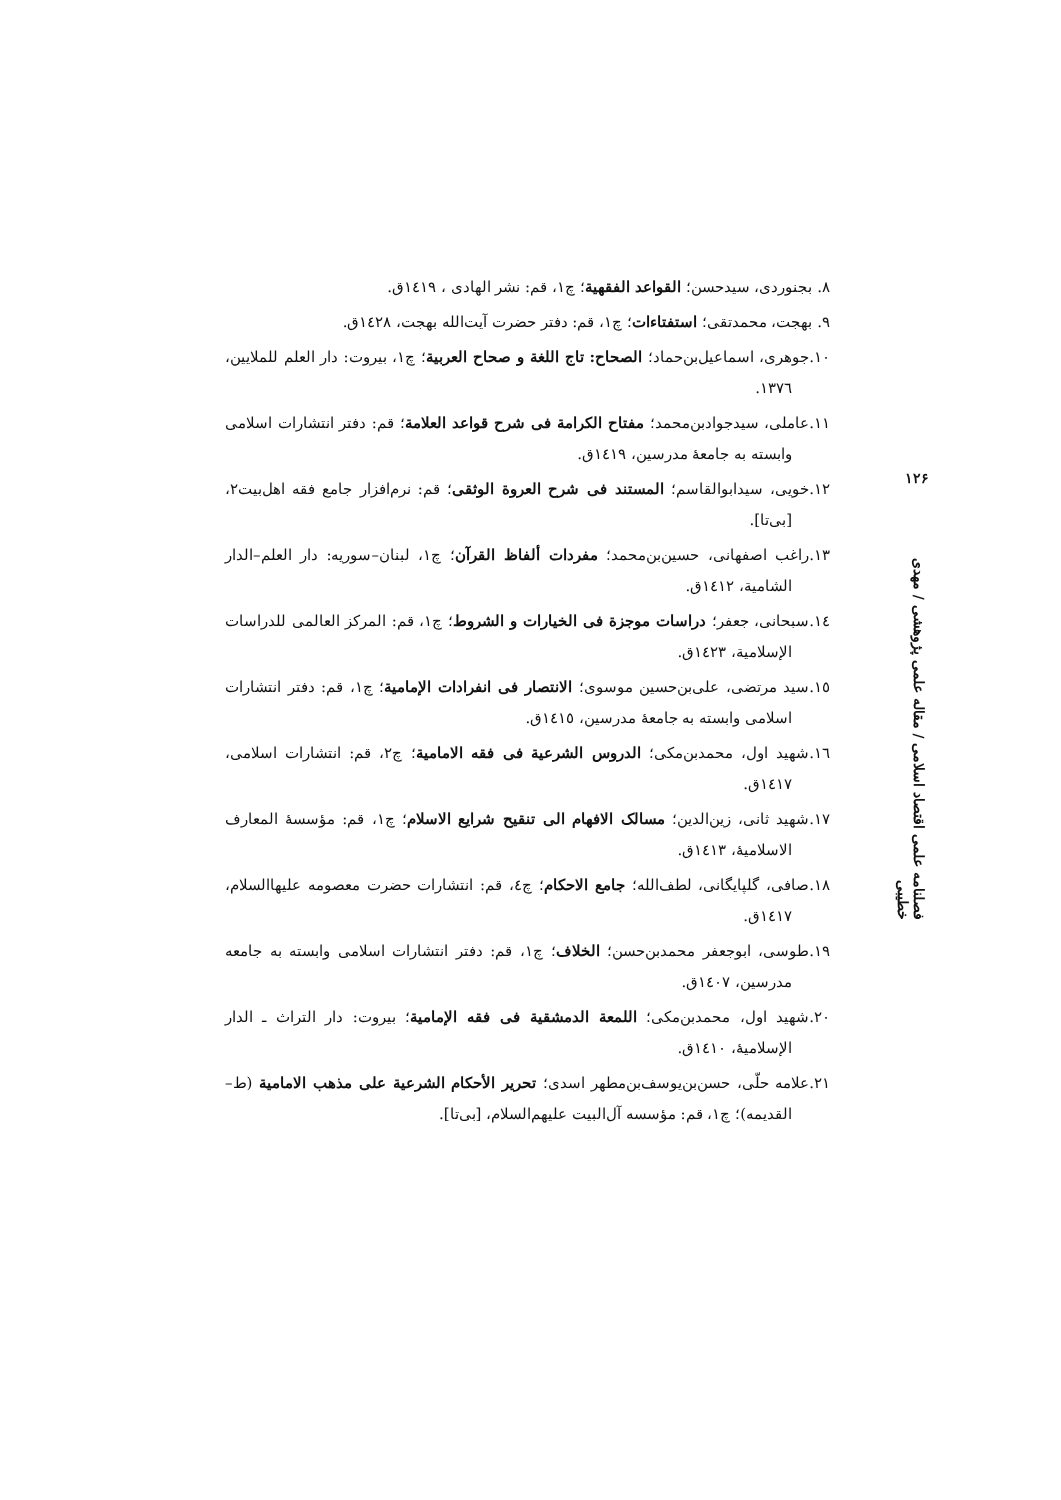٨. بجنوردی، سیدحسن؛ القواعد الفقهية؛ چ۱، قم: نشر الهادی ، ۱٤۱۹ق.
٩. بهجت، محمدتقی؛ استفتاءات؛ چ۱، قم: دفتر حضرت آیت‌الله بهجت، ۱٤۲۸ق.
۱۰.جوهری، اسماعيل‌بن‌حماد؛ الصحاح: تاج اللغة و صحاح العربية؛ چ۱، بیروت: دار العلم للملايين، ۱۳۷٦.
۱۱.عاملی، سیدجوادبن‌محمد؛ مفتاح الكرامة فی شرح قواعد العلامة؛ قم: دفتر انتشارات اسلامی وابسته به جامعهٔ مدرسين، ۱٤۱۹ق.
۱۲.خويی، سيدابوالقاسم؛ المستند فی شرح العروة الوثقی؛ قم: نرم‌افزار جامع فقه اهل‌بيت۲، [بی‌تا].
۱۳.راغب اصفهانی، حسين‌بن‌محمد؛ مفردات ألفاظ القرآن؛ چ۱، لبنان–سوريه: دار العلم–الدار الشامية، ۱٤۱۲ق.
۱٤.سبحانی، جعفر؛ دراسات موجزة فی الخيارات و الشروط؛ چ۱، قم: المركز العالمی للدراسات الإسلامية، ۱٤۲۳ق.
۱٥.سيد مرتضی، علی‌بن‌حسين موسوی؛ الانتصار فی انفرادات الإمامية؛ چ۱، قم: دفتر انتشارات اسلامی وابسته به جامعهٔ مدرسين، ۱٤۱٥ق.
۱٦.شهيد اول، محمدبن‌مكی؛ الدروس الشرعية فی فقه الامامية؛ چ۲، قم: انتشارات اسلامی، ۱٤۱۷ق.
۱۷.شهيد ثانی، زين‌الدين؛ مسالک الافهام الی تنقيح شرايع الاسلام؛ چ۱، قم: مؤسسهٔ المعارف الاسلاميهٔ، ۱٤۱۳ق.
۱۸.صافی، گلپايگانی، لطف‌الله؛ جامع الاحكام؛ چ٤، قم: انتشارات حضرت معصومه عليهاالسلام، ۱٤۱۷ق.
۱۹.طوسی، ابوجعفر محمدبن‌حسن؛ الخلاف؛ چ۱، قم: دفتر انتشارات اسلامی وابسته به جامعه مدرسين، ۱٤۰۷ق.
۲۰.شهيد اول، محمدبن‌مكی؛ اللمعة الدمشقية فی فقه الإمامية؛ بيروت: دار التراث ـ الدار الإسلاميهٔ، ۱٤۱۰ق.
۲۱.علامه حلّی، حسن‌بن‌يوسف‌بن‌مطهر اسدی؛ تحرير الأحكام الشرعية علی مذهب الامامية (ط–القديمه)؛ چ۱، قم: مؤسسه آل‌البيت عليهم‌السلام، [بی‌تا].
۱۲۶
فصلنامه علمی اقتصاد اسلامی / مقاله علمی پژوهشی / مهدی خطیبی